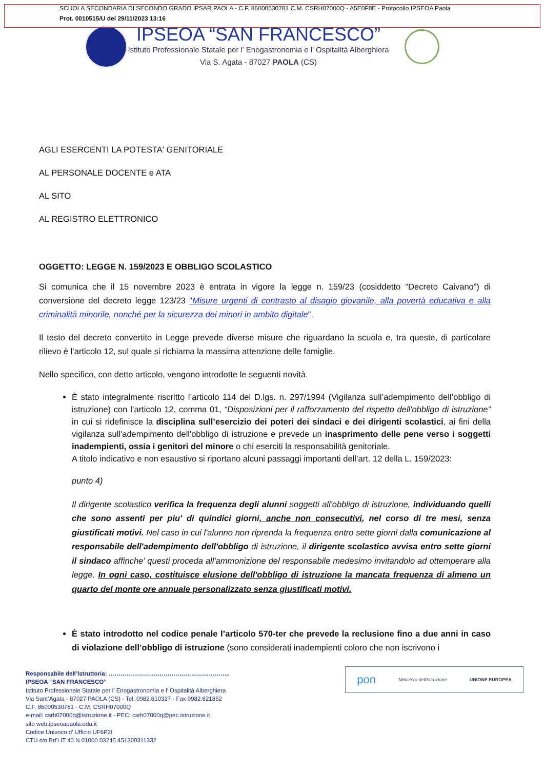SCUOLA SECONDARIA DI SECONDO GRADO IPSAR PAOLA - C.F. 86000530781 C.M. CSRH07000Q - A5E0F8E - Protocollo IPSEOA Paola
Prot. 0010515/U del 29/11/2023 13:16
IPSEOA “SAN FRANCESCO”
Istituto Professionale Statale per l’ Enogastronomia e l’ Ospitalità Alberghiera
Via S. Agata - 87027 PAOLA (CS)
AGLI ESERCENTI LA POTESTA' GENITORIALE
AL PERSONALE DOCENTE e ATA
AL SITO
AL REGISTRO ELETTRONICO
OGGETTO: LEGGE N. 159/2023 E OBBLIGO SCOLASTICO
Si comunica che il 15 novembre 2023 è entrata in vigore la legge n. 159/23 (cosiddetto “Decreto Caivano”) di conversione del decreto legge 123/23 "Misure urgenti di contrasto al disagio giovanile, alla povertà educativa e alla criminalità minorile, nonché per la sicurezza dei minori in ambito digitale".
Il testo del decreto convertito in Legge prevede diverse misure che riguardano la scuola e, tra queste, di particolare rilievo è l’articolo 12, sul quale si richiama la massima attenzione delle famiglie.
Nello specifico, con detto articolo, vengono introdotte le seguenti novità.
È stato integralmente riscritto l’articolo 114 del D.lgs. n. 297/1994 (Vigilanza sull’adempimento dell’obbligo di istruzione) con l’articolo 12, comma 01, “Disposizioni per il rafforzamento del rispetto dell'obbligo di istruzione” in cui si ridefinisce la disciplina sull’esercizio dei poteri dei sindaci e dei dirigenti scolastici, ai fini della vigilanza sull'adempimento dell'obbligo di istruzione e prevede un inasprimento delle pene verso i soggetti inadempienti, ossia i genitori del minore o chi eserciti la responsabilità genitoriale.
A titolo indicativo e non esaustivo si riportano alcuni passaggi importanti dell’art. 12 della L. 159/2023:
punto 4)
Il dirigente scolastico verifica la frequenza degli alunni soggetti all'obbligo di istruzione, individuando quelli che sono assenti per piu' di quindici giorni, anche non consecutivi, nel corso di tre mesi, senza giustificati motivi. Nel caso in cui l'alunno non riprenda la frequenza entro sette giorni dalla comunicazione al responsabile dell'adempimento dell'obbligo di istruzione, il dirigente scolastico avvisa entro sette giorni il sindaco affinche' questi proceda all'ammonizione del responsabile medesimo invitandolo ad ottemperare alla legge. In ogni caso, costituisce elusione dell'obbligo di istruzione la mancata frequenza di almeno un quarto del monte ore annuale personalizzato senza giustificati motivi.
È stato introdotto nel codice penale l’articolo 570-ter che prevede la reclusione fino a due anni in caso di violazione dell’obbligo di istruzione (sono considerati inadempienti coloro che non iscrivono i
Responsabile dell’Istruttoria: ……………………………………………………..
IPSEOA “SAN FRANCESCO”
Istituto Professionale Statale per l’ Enogastronomia e l’ Ospitalità Alberghiera
Via Sant’Agata - 87027 PAOLA (CS) - Tel. 0982.610327 - Fax 0982.621852
C.F. 86000530781 - C.M. CSRH07000Q
e-mail: csrh07000q@istruzione.it - PEC: csrh07000q@pec.istruzione.it
sito web:ipseoapaola.edu.it
Codice Univoco d' Ufficio UF6P2I
CTU c/o Bd'I IT 40 N 01000 03245 451300311332
pon Ministero dell'Istruzione UNIONE EUROPEA